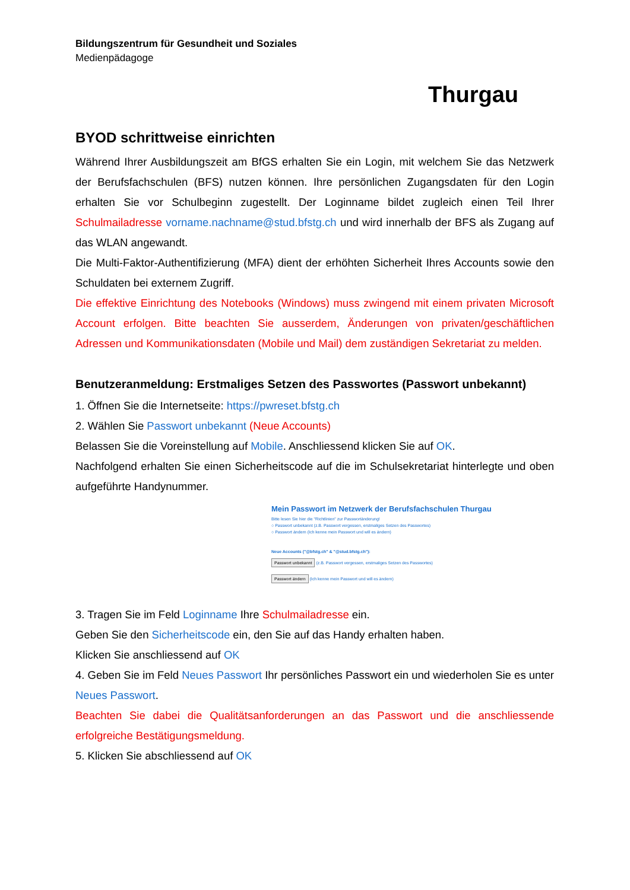Bildungszentrum für Gesundheit und Soziales
Medienpädagoge
Thurgau
BYOD schrittweise einrichten
Während Ihrer Ausbildungszeit am BfGS erhalten Sie ein Login, mit welchem Sie das Netzwerk der Berufsfachschulen (BFS) nutzen können. Ihre persönlichen Zugangsdaten für den Login erhalten Sie vor Schulbeginn zugestellt. Der Loginname bildet zugleich einen Teil Ihrer Schulmailadresse vorname.nachname@stud.bfstg.ch und wird innerhalb der BFS als Zugang auf das WLAN angewandt.
Die Multi-Faktor-Authentifizierung (MFA) dient der erhöhten Sicherheit Ihres Accounts sowie den Schuldaten bei externem Zugriff.
Die effektive Einrichtung des Notebooks (Windows) muss zwingend mit einem privaten Microsoft Account erfolgen. Bitte beachten Sie ausserdem, Änderungen von privaten/geschäftlichen Adressen und Kommunikationsdaten (Mobile und Mail) dem zuständigen Sekretariat zu melden.
Benutzeranmeldung: Erstmaliges Setzen des Passwortes (Passwort unbekannt)
1. Öffnen Sie die Internetseite: https://pwreset.bfstg.ch
2. Wählen Sie Passwort unbekannt (Neue Accounts)
Belassen Sie die Voreinstellung auf Mobile. Anschliessend klicken Sie auf OK.
Nachfolgend erhalten Sie einen Sicherheitscode auf die im Schulsekretariat hinterlegte und oben aufgeführte Handynummer.
Mein Passwort im Netzwerk der Berufsfachschulen Thurgau
Bitte lesen Sie hier die "Richtlinien" zur Passwortänderung!
○ Passwort unbekannt (z.B. Passwort vergessen, erstmaliges Setzen des Passwortes)
○ Passwort ändern (Ich kenne mein Passwort und will es ändern)
Neue Accounts ("@bfstg.ch" & "@stud.bfstg.ch"):
Passwort unbekannt (z.B. Passwort vergessen, erstmaliges Setzen des Passwortes)
Passwort ändern (Ich kenne mein Passwort und will es ändern)
3. Tragen Sie im Feld Loginname Ihre Schulmailadresse ein.
Geben Sie den Sicherheitscode ein, den Sie auf das Handy erhalten haben.
Klicken Sie anschliessend auf OK
4. Geben Sie im Feld Neues Passwort Ihr persönliches Passwort ein und wiederholen Sie es unter Neues Passwort.
Beachten Sie dabei die Qualitätsanforderungen an das Passwort und die anschliessende erfolgreiche Bestätigungsmeldung.
5. Klicken Sie abschliessend auf OK